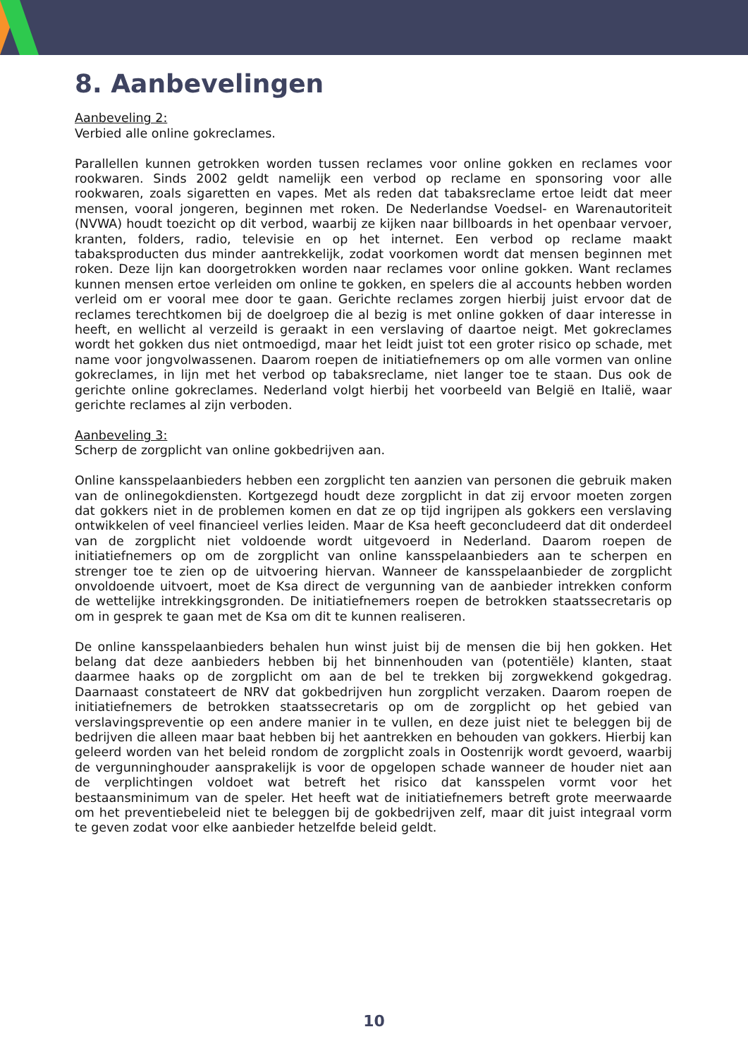8. Aanbevelingen
Aanbeveling 2:
Verbied alle online gokreclames.
Parallellen kunnen getrokken worden tussen reclames voor online gokken en reclames voor rookwaren. Sinds 2002 geldt namelijk een verbod op reclame en sponsoring voor alle rookwaren, zoals sigaretten en vapes. Met als reden dat tabaksreclame ertoe leidt dat meer mensen, vooral jongeren, beginnen met roken. De Nederlandse Voedsel- en Warenautoriteit (NVWA) houdt toezicht op dit verbod, waarbij ze kijken naar billboards in het openbaar vervoer, kranten, folders, radio, televisie en op het internet. Een verbod op reclame maakt tabaksproducten dus minder aantrekkelijk, zodat voorkomen wordt dat mensen beginnen met roken. Deze lijn kan doorgetrokken worden naar reclames voor online gokken. Want reclames kunnen mensen ertoe verleiden om online te gokken, en spelers die al accounts hebben worden verleid om er vooral mee door te gaan. Gerichte reclames zorgen hierbij juist ervoor dat de reclames terechtkomen bij de doelgroep die al bezig is met online gokken of daar interesse in heeft, en wellicht al verzeild is geraakt in een verslaving of daartoe neigt. Met gokreclames wordt het gokken dus niet ontmoedigd, maar het leidt juist tot een groter risico op schade, met name voor jongvolwassenen. Daarom roepen de initiatiefnemers op om alle vormen van online gokreclames, in lijn met het verbod op tabaksreclame, niet langer toe te staan. Dus ook de gerichte online gokreclames. Nederland volgt hierbij het voorbeeld van België en Italië, waar gerichte reclames al zijn verboden.
Aanbeveling 3:
Scherp de zorgplicht van online gokbedrijven aan.
Online kansspelaanbieders hebben een zorgplicht ten aanzien van personen die gebruik maken van de onlinegokdiensten. Kortgezegd houdt deze zorgplicht in dat zij ervoor moeten zorgen dat gokkers niet in de problemen komen en dat ze op tijd ingrijpen als gokkers een verslaving ontwikkelen of veel financieel verlies leiden. Maar de Ksa heeft geconcludeerd dat dit onderdeel van de zorgplicht niet voldoende wordt uitgevoerd in Nederland. Daarom roepen de initiatiefnemers op om de zorgplicht van online kansspelaanbieders aan te scherpen en strenger toe te zien op de uitvoering hiervan. Wanneer de kansspelaanbieder de zorgplicht onvoldoende uitvoert, moet de Ksa direct de vergunning van de aanbieder intrekken conform de wettelijke intrekkingsgronden. De initiatiefnemers roepen de betrokken staatssecretaris op om in gesprek te gaan met de Ksa om dit te kunnen realiseren.
De online kansspelaanbieders behalen hun winst juist bij de mensen die bij hen gokken. Het belang dat deze aanbieders hebben bij het binnenhouden van (potentiële) klanten, staat daarmee haaks op de zorgplicht om aan de bel te trekken bij zorgwekkend gokgedrag. Daarnaast constateert de NRV dat gokbedrijven hun zorgplicht verzaken. Daarom roepen de initiatiefnemers de betrokken staatssecretaris op om de zorgplicht op het gebied van verslavingspreventie op een andere manier in te vullen, en deze juist niet te beleggen bij de bedrijven die alleen maar baat hebben bij het aantrekken en behouden van gokkers. Hierbij kan geleerd worden van het beleid rondom de zorgplicht zoals in Oostenrijk wordt gevoerd, waarbij de vergunninghouder aansprakelijk is voor de opgelopen schade wanneer de houder niet aan de verplichtingen voldoet wat betreft het risico dat kansspelen vormt voor het bestaansminimum van de speler. Het heeft wat de initiatiefnemers betreft grote meerwaarde om het preventiebeleid niet te beleggen bij de gokbedrijven zelf, maar dit juist integraal vorm te geven zodat voor elke aanbieder hetzelfde beleid geldt.
10